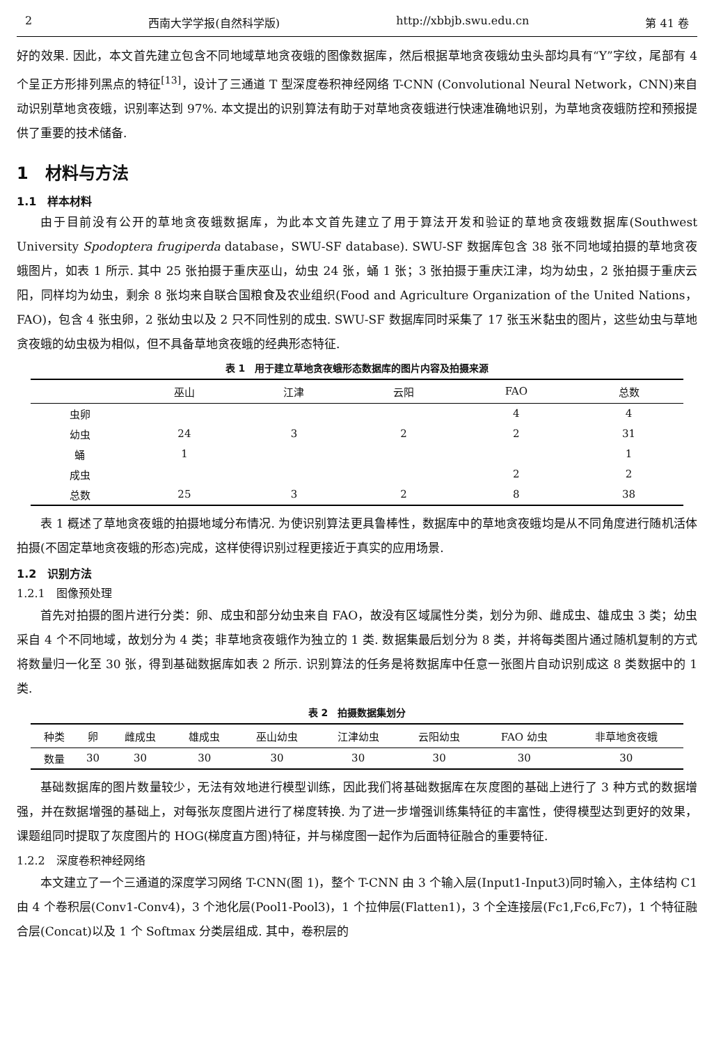2 西南大学学报(自然科学版) http://xbbjb.swu.edu.cn 第 41 卷
好的效果. 因此，本文首先建立包含不同地域草地贪夜蛾的图像数据库，然后根据草地贪夜蛾幼虫头部均具有“Y”字纹，尾部有 4 个呈正方形排列黑点的特征<sup>[13]</sup>，设计了三通道 T 型深度卷积神经网络 T-CNN (Convolutional Neural Network，CNN)来自动识别草地贪夜蛾，识别率达到 97%. 本文提出的识别算法有助于对草地贪夜蛾进行快速准确地识别，为草地贪夜蛾防控和预报提供了重要的技术储备.
1　材料与方法
1.1　样本材料
由于目前没有公开的草地贪夜蛾数据库，为此本文首先建立了用于算法开发和验证的草地贪夜蛾数据库(Southwest University Spodoptera frugiperda database，SWU-SF database). SWU-SF 数据库包含 38 张不同地域拍摄的草地贪夜蛾图片，如表 1 所示. 其中 25 张拍摄于重庆巫山，幼虫 24 张，蛹 1 张；3 张拍摄于重庆江津，均为幼虫，2 张拍摄于重庆云阳，同样均为幼虫，剩余 8 张均来自联合国粮食及农业组织(Food and Agriculture Organization of the United Nations，FAO)，包含 4 张虫卵，2 张幼虫以及 2 只不同性别的成虫. SWU-SF 数据库同时采集了 17 张玉米黏虫的图片，这些幼虫与草地贪夜蛾的幼虫极为相似，但不具备草地贪夜蛾的经典形态特征.
表 1　用于建立草地贪夜蛾形态数据库的图片内容及拍摄来源
| | 巫山 | 江津 | 云阳 | FAO | 总数 |
| --- | --- | --- | --- | --- | --- |
| 虫卵 | | | | 4 | 4 |
| 幼虫 | 24 | 3 | 2 | 2 | 31 |
| 蛹 | 1 | | | | 1 |
| 成虫 | | | | 2 | 2 |
| 总数 | 25 | 3 | 2 | 8 | 38 |
表 1 概述了草地贪夜蛾的拍摄地域分布情况. 为使识别算法更具鲁棒性，数据库中的草地贪夜蛾均是从不同角度进行随机活体拍摄(不固定草地贪夜蛾的形态)完成，这样使得识别过程更接近于真实的应用场景.
1.2　识别方法
1.2.1　图像预处理
首先对拍摄的图片进行分类：卵、成虫和部分幼虫来自 FAO，故没有区域属性分类，划分为卵、雌成虫、雄成虫 3 类；幼虫采自 4 个不同地域，故划分为 4 类；非草地贪夜蛾作为独立的 1 类. 数据集最后划分为 8 类，并将每类图片通过随机复制的方式将数量归一化至 30 张，得到基础数据库如表 2 所示. 识别算法的任务是将数据库中任意一张图片自动识别成这 8 类数据中的 1 类.
表 2　拍摄数据集划分
| 种类 | 卵 | 雌成虫 | 雄成虫 | 巫山幼虫 | 江津幼虫 | 云阳幼虫 | FAO 幼虫 | 非草地贪夜蛾 |
| --- | --- | --- | --- | --- | --- | --- | --- | --- |
| 数量 | 30 | 30 | 30 | 30 | 30 | 30 | 30 | 30 |
基础数据库的图片数量较少，无法有效地进行模型训练，因此我们将基础数据库在灰度图的基础上进行了 3 种方式的数据增强，并在数据增强的基础上，对每张灰度图片进行了梯度转换. 为了进一步增强训练集特征的丰富性，使得模型达到更好的效果，课题组同时提取了灰度图片的 HOG(梯度直方图)特征，并与梯度图一起作为后面特征融合的重要特征.
1.2.2　深度卷积神经网络
本文建立了一个三通道的深度学习网络 T-CNN(图 1)，整个 T-CNN 由 3 个输入层(Input1-Input3)同时输入，主体结构 C1 由 4 个卷积层(Conv1-Conv4)，3 个池化层(Pool1-Pool3)，1 个拉伸层(Flatten1)，3 个全连接层(Fc1,Fc6,Fc7)，1 个特征融合层(Concat)以及 1 个 Softmax 分类层组成. 其中，卷积层的